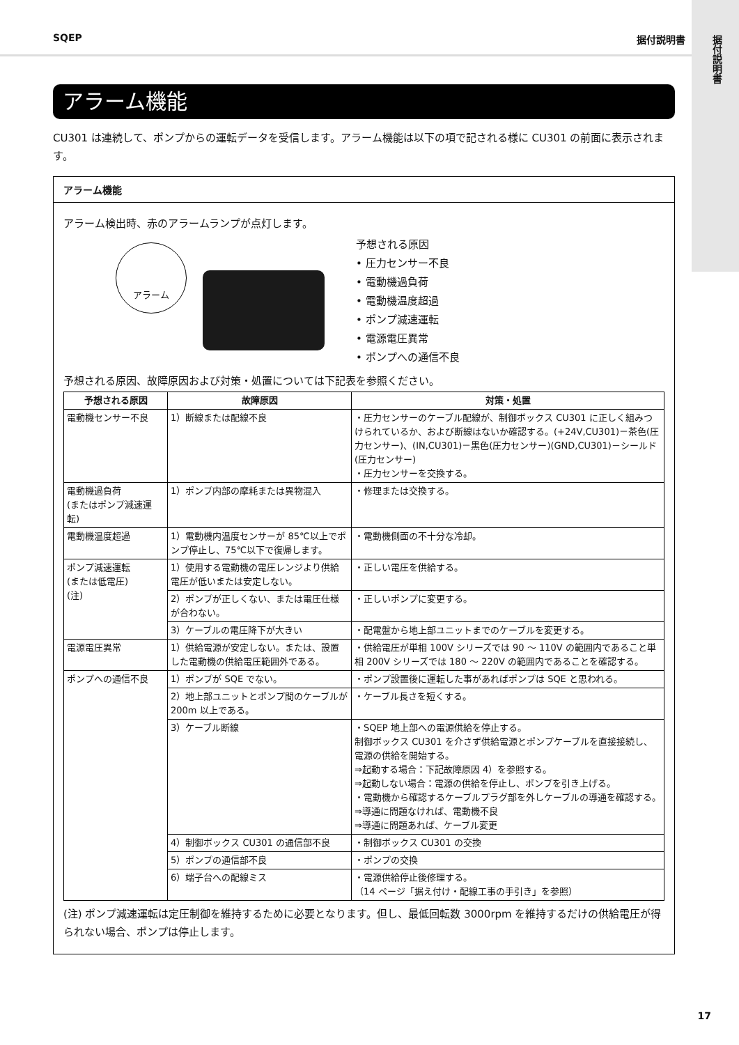据付説明書
SQEP 据付説明書
アラーム機能
CU301 は連続して、ポンプからの運転データを受信します。アラーム機能は以下の項で記される様に CU301 の前面に表示されます。
アラーム機能
アラーム検出時、赤のアラームランプが点灯します。
アラーム
予想される原因
• 圧力センサー不良
• 電動機過負荷
• 電動機温度超過
• ポンプ減速運転
• 電源電圧異常
• ポンプへの通信不良
予想される原因、故障原因および対策・処置については下記表を参照ください。
| 予想される原因 | 故障原因 | 対策・処置 |
| --- | --- | --- |
| 電動機センサー不良 | 1）断線または配線不良 | ・圧力センサーのケーブル配線が、制御ボックス CU301 に正しく組みつけられているか、および断線はないか確認する。(+24V,CU301)－茶色(圧力センサー)、(IN,CU301)－黒色(圧力センサー)(GND,CU301)－シールド(圧力センサー) ・圧力センサーを交換する。 |
| 電動機過負荷 (またはポンプ減速運転) | 1）ポンプ内部の摩耗または異物混入 | ・修理または交換する。 |
| 電動機温度超過 | 1）電動機内温度センサーが 85℃以上でポンプ停止し、75℃以下で復帰します。 | ・電動機側面の不十分な冷却。 |
| ポンプ減速運転 (または低電圧) (注) | 1）使用する電動機の電圧レンジより供給電圧が低いまたは安定しない。 | ・正しい電圧を供給する。 |
| | 2）ポンプが正しくない、または電圧仕様が合わない。 | ・正しいポンプに変更する。 |
| | 3）ケーブルの電圧降下が大きい | ・配電盤から地上部ユニットまでのケーブルを変更する。 |
| 電源電圧異常 | 1）供給電源が安定しない。または、設置した電動機の供給電圧範囲外である。 | ・供給電圧が単相 100V シリーズでは 90 ～ 110V の範囲内であること単相 200V シリーズでは 180 ～ 220V の範囲内であることを確認する。 |
| ポンプへの通信不良 | 1）ポンプが SQE でない。 | ・ポンプ設置後に運転した事があればポンプは SQE と思われる。 |
| | 2）地上部ユニットとポンプ間のケーブルが 200m 以上である。 | ・ケーブル長さを短くする。 |
| | 3）ケーブル断線 | ・SQEP 地上部への電源供給を停止する。 制御ボックス CU301 を介さず供給電源とポンプケーブルを直接接続し、電源の供給を開始する。 ⇒起動する場合：下記故障原因 4）を参照する。 ⇒起動しない場合：電源の供給を停止し、ポンプを引き上げる。 ・電動機から確認するケーブルプラグ部を外しケーブルの導通を確認する。 ⇒導通に問題なければ、電動機不良 ⇒導通に問題あれば、ケーブル変更 |
| | 4）制御ボックス CU301 の通信部不良 | ・制御ボックス CU301 の交換 |
| | 5）ポンプの通信部不良 | ・ポンプの交換 |
| | 6）端子台への配線ミス | ・電源供給停止後修理する。 （14 ページ「据え付け・配線工事の手引き」を参照） |
(注) ポンプ減速運転は定圧制御を維持するために必要となります。但し、最低回転数 3000rpm を維持するだけの供給電圧が得られない場合、ポンプは停止します。
17